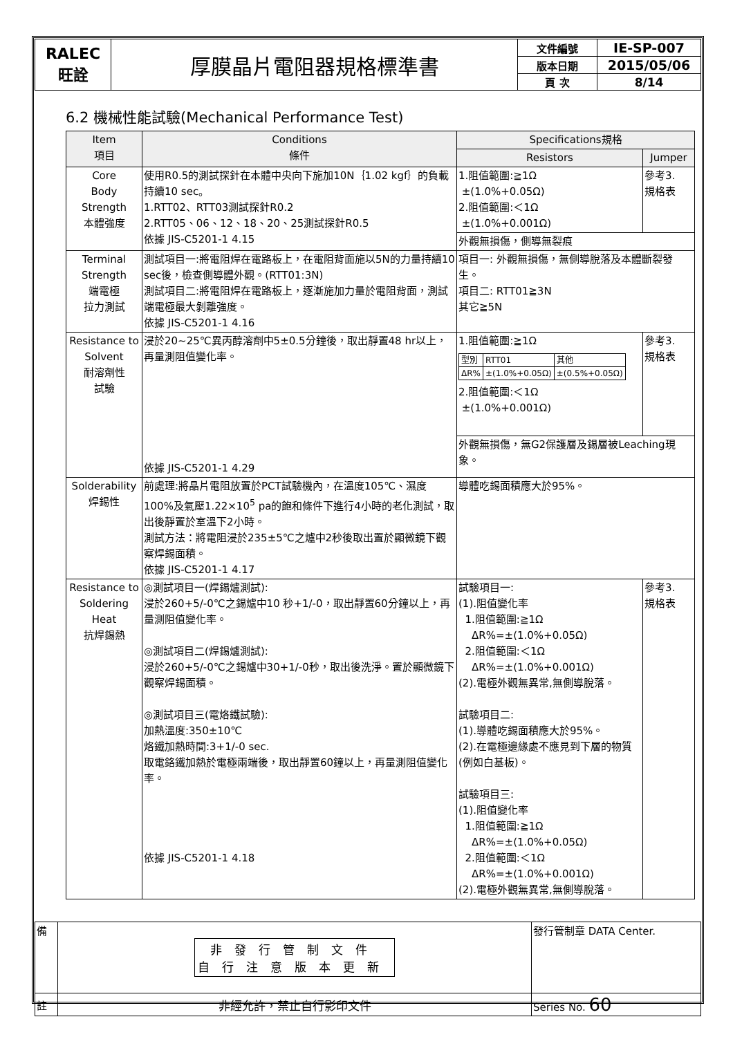| RALEC 旺詮 | 厚膜晶片電阻器規格標準書 | 文件編號 | IE-SP-007 |
| | | 版本日期 | 2015/05/06 |
| | | 頁 次 | 8/14 |
6.2 機械性能試驗(Mechanical Performance Test)
| Item 項目 | Conditions 條件 | Specifications規格 | |
| | | Resistors | Jumper |
| Core Body Strength 本體強度 | 使用R0.5的測試探針在本體中央向下施加10N｛1.02 kgf｝的負載持續10 sec。 1.RTT02、RTT03測試探針R0.2 2.RTT05、06、12、18、20、25測試探針R0.5 依據 JIS-C5201-1 4.15 | 1.阻值範圍:≧1Ω ±(1.0%+0.05Ω) 2.阻值範圍:＜1Ω ±(1.0%+0.001Ω) | 參考3. 規格表 |
| | | 外觀無損傷，側導無裂痕 | |
| Terminal Strength 端電極 拉力測試 | 測試項目一:將電阻焊在電路板上，在電阻背面施以5N的力量持續10 sec後，檢查側導體外觀。(RTT01:3N) 測試項目二:將電阻焊在電路板上，逐漸施加力量於電阻背面，測試端電極最大剝離強度。 依據 JIS-C5201-1 4.16 | 項目一: 外觀無損傷，無側導脫落及本體斷裂發生。 項目二: RTT01≧3N 其它≧5N | |
| Resistance to Solvent 耐溶劑性 試驗 | 浸於20~25℃異丙醇溶劑中5±0.5分鐘後，取出靜置48 hr以上，再量測阻值變化率。 依據 JIS-C5201-1 4.29 | 1.阻值範圍:≧1Ω / 型別 / RTT01 / 其他 / / ΔR% / ±(1.0%+0.05Ω) / ±(0.5%+0.05Ω) / 2.阻值範圍:＜1Ω ±(1.0%+0.001Ω) | 參考3. 規格表 |
| | | 外觀無損傷，無G2保護層及錫層被Leaching現象。 | |
| Solderability 焊錫性 | 前處理:將晶片電阻放置於PCT試驗機內，在溫度105℃、濕度100%及氣壓1.22×10<sup>5</sup> pa的飽和條件下進行4小時的老化測試，取出後靜置於室溫下2小時。 測試方法：將電阻浸於235±5℃之爐中2秒後取出置於顯微鏡下觀察焊錫面積。 依據 JIS-C5201-1 4.17 | 導體吃錫面積應大於95%。 | |
| Resistance to Soldering Heat 抗焊錫熱 | ◎測試項目一(焊錫爐測試): 浸於260+5/-0℃之錫爐中10 秒+1/-0，取出靜置60分鐘以上，再量測阻值變化率。 ◎測試項目二(焊錫爐測試): 浸於260+5/-0℃之錫爐中30+1/-0秒，取出後洗淨。置於顯微鏡下觀察焊錫面積。 ◎測試項目三(電烙鐵試驗): 加熱溫度:350±10℃ 烙鐵加熱時間:3+1/-0 sec. 取電鉻鐵加熱於電極兩端後，取出靜置60鐘以上，再量測阻值變化率。 依據 JIS-C5201-1 4.18 | 試驗項目一: (1).阻值變化率 1.阻值範圍:≧1Ω ΔR%=±(1.0%+0.05Ω) 2.阻值範圍:＜1Ω ΔR%=±(1.0%+0.001Ω) (2).電極外觀無異常,無側導脫落。 試驗項目二: (1).導體吃錫面積應大於95%。 (2).在電極邊緣處不應見到下層的物質(例如白基板)。 試驗項目三: (1).阻值變化率 1.阻值範圍:≧1Ω ΔR%=±(1.0%+0.05Ω) 2.阻值範圍:＜1Ω ΔR%=±(1.0%+0.001Ω) (2).電極外觀無異常,無側導脫落。 | 參考3. 規格表 |
| 備 | 非發行管制文件 自行注意版本更新 | 發行管制章 DATA Center. |
| 註 | 非經允許，禁止自行影印文件 | Series No. 60 |